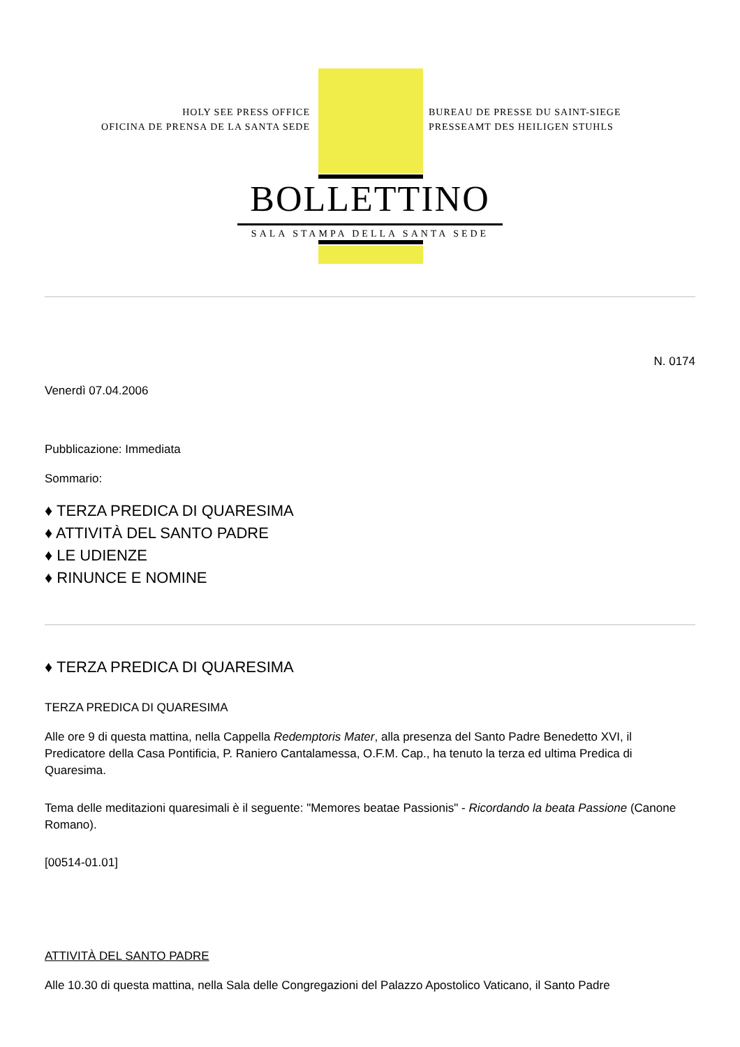HOLY SEE PRESS OFFICE
OFICINA DE PRENSA DE LA SANTA SEDE
BUREAU DE PRESSE DU SAINT-SIEGE
PRESSEAMT DES HEILIGEN STUHLS
BOLLETTINO
SALA STAMPA DELLA SANTA SEDE
N. 0174
Venerdì 07.04.2006
Pubblicazione: Immediata
Sommario:
♦ TERZA PREDICA DI QUARESIMA
♦ ATTIVITÀ DEL SANTO PADRE
♦ LE UDIENZE
♦ RINUNCE E NOMINE
♦ TERZA PREDICA DI QUARESIMA
TERZA PREDICA DI QUARESIMA
Alle ore 9 di questa mattina, nella Cappella Redemptoris Mater, alla presenza del Santo Padre Benedetto XVI, il Predicatore della Casa Pontificia, P. Raniero Cantalamessa, O.F.M. Cap., ha tenuto la terza ed ultima Predica di Quaresima.
Tema delle meditazioni quaresimali è il seguente: "Memores beatae Passionis" - Ricordando la beata Passione (Canone Romano).
[00514-01.01]
ATTIVITÀ DEL SANTO PADRE
Alle 10.30 di questa mattina, nella Sala delle Congregazioni del Palazzo Apostolico Vaticano, il Santo Padre